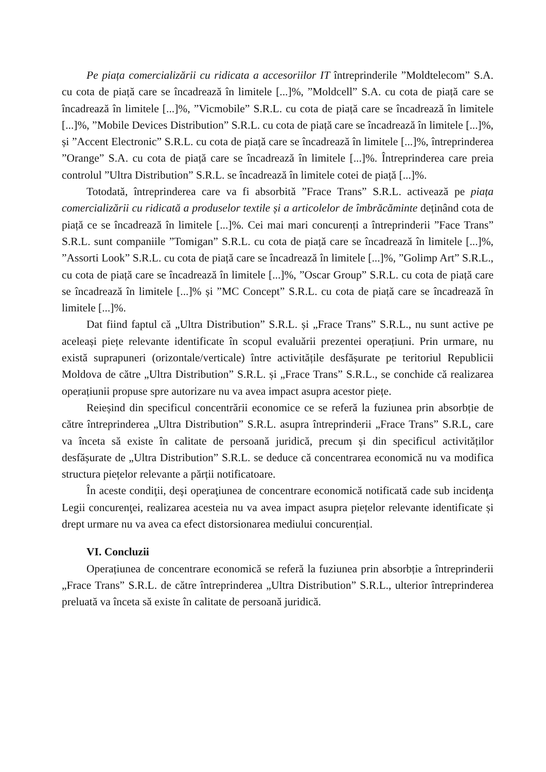Pe piața comercializării cu ridicata a accesoriilor IT întreprinderile ”Moldtelecom” S.A. cu cota de piață care se încadrează în limitele [...]%, ”Moldcell” S.A. cu cota de piață care se încadrează în limitele [...]%, ”Vicmobile” S.R.L. cu cota de piață care se încadrează în limitele [...]%, ”Mobile Devices Distribution” S.R.L. cu cota de piață care se încadrează în limitele [...]%, și ”Accent Electronic” S.R.L. cu cota de piață care se încadrează în limitele [...]%, întreprinderea ”Orange” S.A. cu cota de piață care se încadrează în limitele [...]%. Întreprinderea care preia controlul ”Ultra Distribution” S.R.L. se încadrează în limitele cotei de piață [...]%.
Totodată, întreprinderea care va fi absorbită ”Frace Trans” S.R.L. activează pe piața comercializării cu ridicată a produselor textile și a articolelor de îmbrăcăminte deținând cota de piață ce se încadrează în limitele [...]%. Cei mai mari concurenți a întreprinderii ”Face Trans” S.R.L. sunt companiile ”Tomigan” S.R.L. cu cota de piață care se încadrează în limitele [...]%, ”Assorti Look” S.R.L. cu cota de piață care se încadrează în limitele [...]%, ”Golimp Art” S.R.L., cu cota de piață care se încadrează în limitele [...]%, ”Oscar Group” S.R.L. cu cota de piață care se încadrează în limitele [...]% și ”MC Concept” S.R.L. cu cota de piață care se încadrează în limitele [...]%.
Dat fiind faptul că „Ultra Distribution” S.R.L. și „Frace Trans” S.R.L., nu sunt active pe aceleași piețe relevante identificate în scopul evaluării prezentei operațiuni. Prin urmare, nu există suprapuneri (orizontale/verticale) între activitățile desfășurate pe teritoriul Republicii Moldova de către „Ultra Distribution” S.R.L. și „Frace Trans” S.R.L., se conchide că realizarea operațiunii propuse spre autorizare nu va avea impact asupra acestor piețe.
Reieșind din specificul concentrării economice ce se referă la fuziunea prin absorbție de către întreprinderea „Ultra Distribution” S.R.L. asupra întreprinderii „Frace Trans” S.R.L, care va înceta să existe în calitate de persoană juridică, precum și din specificul activităților desfășurate de „Ultra Distribution” S.R.L. se deduce că concentrarea economică nu va modifica structura piețelor relevante a părții notificatoare.
În aceste condiţii, deşi operaţiunea de concentrare economică notificată cade sub incidenţa Legii concurenţei, realizarea acesteia nu va avea impact asupra piețelor relevante identificate și drept urmare nu va avea ca efect distorsionarea mediului concurențial.
VI. Concluzii
Operațiunea de concentrare economică se referă la fuziunea prin absorbție a întreprinderii „Frace Trans” S.R.L. de către întreprinderea „Ultra Distribution” S.R.L., ulterior întreprinderea preluată va înceta să existe în calitate de persoană juridică.